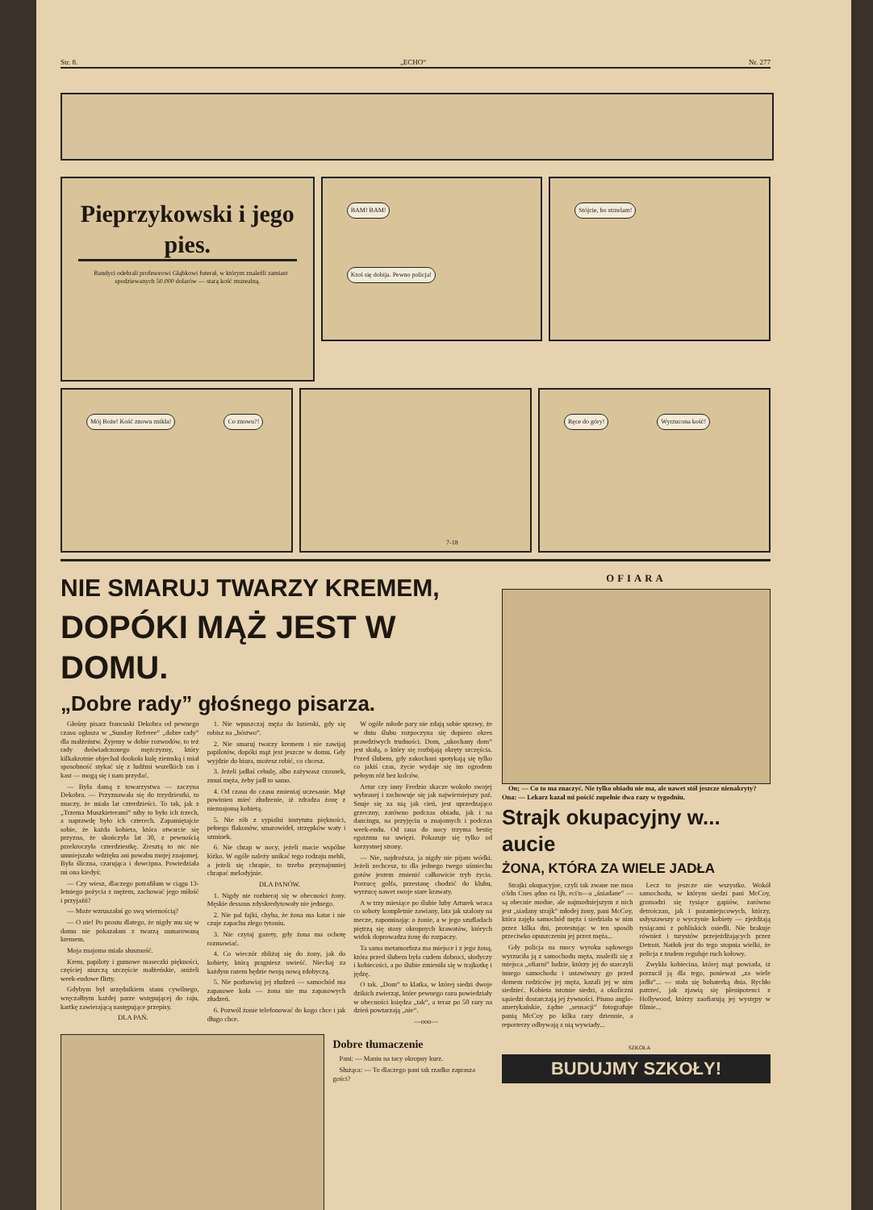Str. 8. „ECHO“Nr. 277
Pieprzykowski i jego pies.
Bandyci odebrali profesorowi Głąbkowi futerał, w którym znaleźli zamiast spodziewanych 50.000 dolarów — starą kość muzealną.
BAM! BAM! Ktoś się dobija. Pewno policja!
Stójcie, bo strzelam!
Mój Boże! Kość znowu znikła! Co znowu?!
7-18
Ręce do góry! Wyrzucona kość!
NIE SMARUJ TWARZY KREMEM,
DOPÓKI MĄŻ JEST W DOMU.
„Dobre rady” głośnego pisarza.
Głośny pisarz francuski Dekobra od pewnego czasu ogłasza w „Sunday Referee“ „dobre rady“ dla małżeństw. Żyjemy w dobie rozwodów, to też rady doświadczonego mężczyzny, który kilkakrotnie objechał dookoła kulę ziemską i miał sposobność stykać się z ludźmi wszelkich ras i kast — mogą się i nam przydać.
— Była damą z towarzystwa — zaczyna Dekobra. — Przyznawała się do trzydziestki, to znaczy, że miała lat czterdzieści. To tak, jak z „Trzema Muszkieterami“ niby to było ich trzech, a naprawdę było ich czterech. Zapamiętajcie sobie, że każda kobieta, która otwarcie się przyzna, że skończyła lat 30, z pewnością przekroczyła czterdziestkę. Zresztą to nic nie umniejszało wdzięku ani powabu mojej znajomej. Była śliczna, czarująca i dowcipna. Powiedziała mi ona kiedyś:
— Czy wiesz, dlaczego potrafiłam w ciągu 13-letniego pożycia z mężem, zachować jego miłość i przyjaźń?
— Może wzruszałaś go swą wiernością?
— O nie! Po prostu dlatego, że nigdy mu się w domu nie pokazałam z twarzą usmarowaną kremem.
Moja znajoma miała słuszność.
Krem, papiloty i gumowe maseczki piękności, częściej niszczą szczęście małżeńskie, aniżeli week-endowe flirty.
Gdybym był urzędnikiem stanu cywilnego, wręczałbym każdej parze wstępującej do raju, kartkę zawierającą następujące przepisy.
DLA PAŃ.
1. Nie wpuszczaj męża do łazienki, gdy się robisz na „bóstwo“.
2. Nie smaruj twarzy kremem i nie zawijaj papilotów, dopóki mąż jest jeszcze w domu. Gdy wyjdzie do biura, możesz robić, co chcesz.
3. Jeżeli jadłaś cebulę, albo zażywasz czosnek, zmuś męża, żeby jadł to samo.
4. Od czasu do czasu zmieniaj uczesanie. Mąż powinien mieć złudzenie, iż zdradza żonę z nieznajomą kobietą.
5. Nie rób z sypialni instytutu piękności, pełnego flakonów, smarowideł, strzępków waty i szminek.
6. Nie chrap w nocy, jeżeli macie wspólne łóżko. W ogóle należy unikać tego rodzaju mebli, a jeżeli się chrapie, to trzeba przynajmniej chrapać melodyjnie.
DLA PANÓW.
1. Nigdy nie rozbieraj się w obecności żony. Męskie dessous zdyskredytowały nie jednego.
2. Nie pal fajki, chyba, że żona ma katar i nie czuje zapachu złego tytoniu.
3. Nie czytaj gazety, gdy żona ma ochotę rozmawiać.
4. Co wieczór zbliżaj się do żony, jak do kobiety, którą pragniesz uwieść. Niechaj za każdym razem będzie twoją nową zdobyczą.
5. Nie pozbawiaj jej złudzeń — samochód ma zapasowe koła — żona nie ma zapasowych złudzeń.
6. Pozwól żonie telefonować do kogo chce i jak długo chce.
W ogóle młode pary nie zdają sobie sprawy, że w dniu ślubu rozpoczyna się dopiero okres prawdziwych trudności. Dom, „ukochany dom“ jest skałą, o który się rozbijają okręty szczęścia. Przed ślubem, gdy zakochani spotykają się tylko co jakiś czas, życie wydaje się im ogrodem pełnym róż bez kolców.
Artur czy inny Fredzio skacze wokoło swojej wybranej i zachowuje się jak najwierniejszy paź. Snuje się za nią jak cień, jest uprzedzająco grzeczny, zarówno podczas obiadu, jak i na dancingu, na przyjęciu u znajomych i podczas week-endu. Od rana do nocy trzyma bestię egoizmu na uwięzi. Pokazuje się tylko od korzystnej strony.
— Nie, najdroższa, ja nigdy nie pijam wódki. Jeżeli zechcesz, to dla jednego twego uśmiechu gotów jestem zmienić całkowicie tryb życia. Porzucę golfa, przestanę chodzić do klubu, wyrzucę nawet swoje stare krawaty.
A w trzy miesiące po ślubie luby Arturek wraca co soboty kompletnie zawiany, lata jak szalony na mecze, zapominając o żonie, a w jego szufladach piętrzą się stosy okropnych krawatów, których widok doprowadza żonę do rozpaczy.
Ta sama metamorfoza ma miejsce i z jego żoną, która przed ślubem była cudem dobroci, słodyczy i kobiecości, a po ślubie zmieniła się w trajkotkę i jędzę.
O tak. „Dom“ to klatka, w której siedzi dwoje dzikich zwierząt, które pewnego razu powiedziały w obecności księdza „tak“, a teraz po 50 razy na dzień powtarzają „nie“.
—ooo—
Dobre tłumaczenie
Pani: — Maniu na tacy okropny kurz.
Służąca: — To dlaczego pani tak rzadko zaprasza gości?
OFIARA
On; — Co to ma znaczyć. Nie tylko obiadu nie ma, ale nawet stół jeszcze nienakryty?
Ona: — Lekarz kazał mi pościć zupełnie dwa razy w tygodniu.
Strajk okupacyjny w... aucie
ŻONA, KTÓRA ZA WIELE JADŁA
Strajki okupacyjne, czyli tak zwane me moa o'śdn Cnes ądno ea ljb, eci'n—a „śniadane“ — są obecnie modne, ale najmodniejszym z nich jest „siadany strajk“ młodej żony, pani McCoy, która zajęła samochód męża i siedziała w nim przez kilka dni, protestując w ten sposób przeciwko opuszczeniu jej przez męża...
Gdy policja na mocy wyroku sądowego wyrzuciła ją z samochodu męża, znaleźli się z miejsca „ofiarni“ ludzie, którzy jej do starczyli innego samochodu i ustawiwszy go przed domem rodziców jej męża, kazali jej w nim siedzieć. Kobieta istotnie siedzi, a okoliczni sąsiedzi dostarczają jej żywności. Pismo anglo-amerykańskie, żądne „sensacji“ fotografuje panią McCoy po kilka razy dziennie, a reporterzy odbywają z nią wywiady...
Lecz to jeszcze nie wszystko. Wokół samochodu, w którym siedzi pani McCoy, gromadzi się tysiące gapiów, zarówno detroiczan, jak i pozamiejscowych, którzy, usłyszawszy o wyczynie kobiety — zjeżdżają tysiącami z pobliskich osiedli. Nie brakuje również i turystów przejeżdżających przez Detroit. Natłok jest do tego stopnia wielki, że policja z trudem reguluje ruch kołowy.
Zwykła kobiecina, której mąż powiada, iż porzucił ją dla tego, ponieważ „za wiele jadła“... — stała się bohaterką dnia. Rychło patrzeć, jak zjawią się plenipotenci z Hollywood, którzy zaofiarują jej występy w filmie...
SZKOŁA
BUDUJMY SZKOŁY!